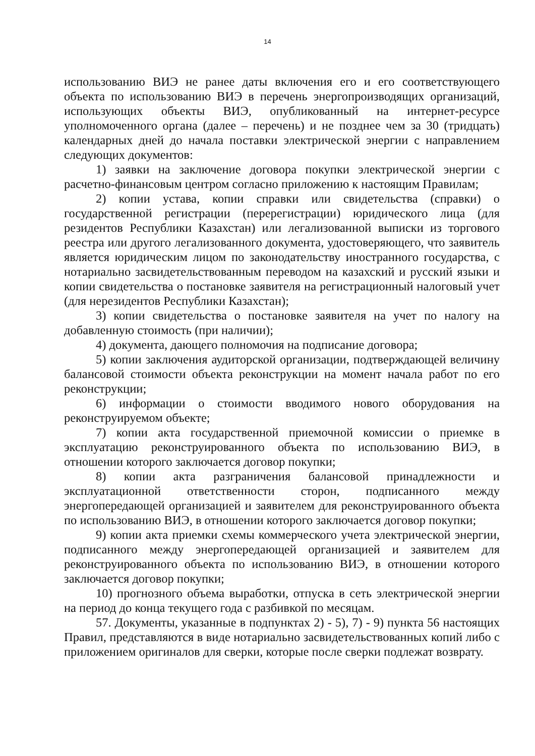14
использованию ВИЭ не ранее даты включения его и его соответствующего объекта по использованию ВИЭ в перечень энергопроизводящих организаций, использующих объекты ВИЭ, опубликованный на интернет-ресурсе уполномоченного органа (далее – перечень) и не позднее чем за 30 (тридцать) календарных дней до начала поставки электрической энергии с направлением следующих документов:
1) заявки на заключение договора покупки электрической энергии с расчетно-финансовым центром согласно приложению к настоящим Правилам;
2) копии устава, копии справки или свидетельства (справки) о государственной регистрации (перерегистрации) юридического лица (для резидентов Республики Казахстан) или легализованной выписки из торгового реестра или другого легализованного документа, удостоверяющего, что заявитель является юридическим лицом по законодательству иностранного государства, с нотариально засвидетельствованным переводом на казахский и русский языки и копии свидетельства о постановке заявителя на регистрационный налоговый учет (для нерезидентов Республики Казахстан);
3) копии свидетельства о постановке заявителя на учет по налогу на добавленную стоимость (при наличии);
4) документа, дающего полномочия на подписание договора;
5) копии заключения аудиторской организации, подтверждающей величину балансовой стоимости объекта реконструкции на момент начала работ по его реконструкции;
6) информации о стоимости вводимого нового оборудования на реконструируемом объекте;
7) копии акта государственной приемочной комиссии о приемке в эксплуатацию реконструированного объекта по использованию ВИЭ, в отношении которого заключается договор покупки;
8) копии акта разграничения балансовой принадлежности и эксплуатационной ответственности сторон, подписанного между энергопередающей организацией и заявителем для реконструированного объекта по использованию ВИЭ, в отношении которого заключается договор покупки;
9) копии акта приемки схемы коммерческого учета электрической энергии, подписанного между энергопередающей организацией и заявителем для реконструированного объекта по использованию ВИЭ, в отношении которого заключается договор покупки;
10) прогнозного объема выработки, отпуска в сеть электрической энергии на период до конца текущего года с разбивкой по месяцам.
57. Документы, указанные в подпунктах 2) - 5), 7) - 9) пункта 56 настоящих Правил, представляются в виде нотариально засвидетельствованных копий либо с приложением оригиналов для сверки, которые после сверки подлежат возврату.